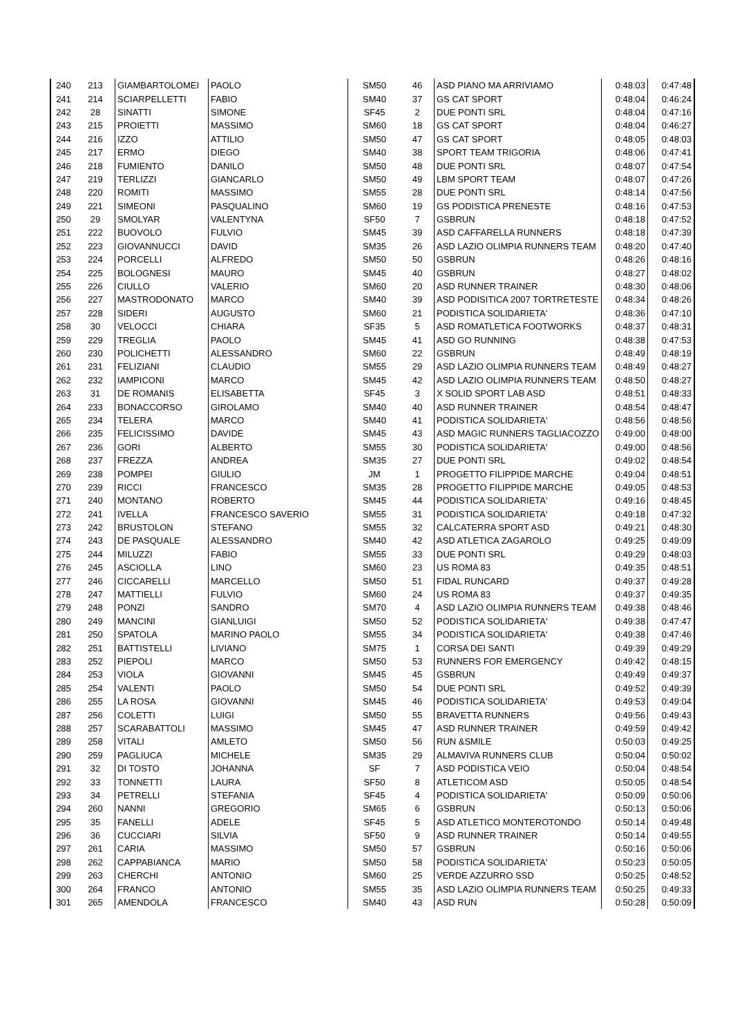| 240 | 213 | GIAMBARTOLOMEI | PAOLO | SM50 | 46 | ASD PIANO MA ARRIVIAMO | 0:48:03 | 0:47:48 |
| 241 | 214 | SCIARPELLETTI | FABIO | SM40 | 37 | GS CAT SPORT | 0:48:04 | 0:46:24 |
| 242 | 28 | SINATTI | SIMONE | SF45 | 2 | DUE PONTI SRL | 0:48:04 | 0:47:16 |
| 243 | 215 | PROIETTI | MASSIMO | SM60 | 18 | GS CAT SPORT | 0:48:04 | 0:46:27 |
| 244 | 216 | IZZO | ATTILIO | SM50 | 47 | GS CAT SPORT | 0:48:05 | 0:48:03 |
| 245 | 217 | ERMO | DIEGO | SM40 | 38 | SPORT TEAM TRIGORIA | 0:48:06 | 0:47:41 |
| 246 | 218 | FUMIENTO | DANILO | SM50 | 48 | DUE PONTI SRL | 0:48:07 | 0:47:54 |
| 247 | 219 | TERLIZZI | GIANCARLO | SM50 | 49 | LBM SPORT TEAM | 0:48:07 | 0:47:26 |
| 248 | 220 | ROMITI | MASSIMO | SM55 | 28 | DUE PONTI SRL | 0:48:14 | 0:47:56 |
| 249 | 221 | SIMEONI | PASQUALINO | SM60 | 19 | GS PODISTICA PRENESTE | 0:48:16 | 0:47:53 |
| 250 | 29 | SMOLYAR | VALENTYNA | SF50 | 7 | GSBRUN | 0:48:18 | 0:47:52 |
| 251 | 222 | BUOVOLO | FULVIO | SM45 | 39 | ASD CAFFARELLA RUNNERS | 0:48:18 | 0:47:39 |
| 252 | 223 | GIOVANNUCCI | DAVID | SM35 | 26 | ASD LAZIO OLIMPIA RUNNERS TEAM | 0:48:20 | 0:47:40 |
| 253 | 224 | PORCELLI | ALFREDO | SM50 | 50 | GSBRUN | 0:48:26 | 0:48:16 |
| 254 | 225 | BOLOGNESI | MAURO | SM45 | 40 | GSBRUN | 0:48:27 | 0:48:02 |
| 255 | 226 | CIULLO | VALERIO | SM60 | 20 | ASD RUNNER TRAINER | 0:48:30 | 0:48:06 |
| 256 | 227 | MASTRODONATO | MARCO | SM40 | 39 | ASD PODISITICA 2007 TORTRETESTE | 0:48:34 | 0:48:26 |
| 257 | 228 | SIDERI | AUGUSTO | SM60 | 21 | PODISTICA SOLIDARIETA' | 0:48:36 | 0:47:10 |
| 258 | 30 | VELOCCI | CHIARA | SF35 | 5 | ASD ROMATLETICA FOOTWORKS | 0:48:37 | 0:48:31 |
| 259 | 229 | TREGLIA | PAOLO | SM45 | 41 | ASD GO RUNNING | 0:48:38 | 0:47:53 |
| 260 | 230 | POLICHETTI | ALESSANDRO | SM60 | 22 | GSBRUN | 0:48:49 | 0:48:19 |
| 261 | 231 | FELIZIANI | CLAUDIO | SM55 | 29 | ASD LAZIO OLIMPIA RUNNERS TEAM | 0:48:49 | 0:48:27 |
| 262 | 232 | IAMPICONI | MARCO | SM45 | 42 | ASD LAZIO OLIMPIA RUNNERS TEAM | 0:48:50 | 0:48:27 |
| 263 | 31 | DE ROMANIS | ELISABETTA | SF45 | 3 | X SOLID SPORT LAB ASD | 0:48:51 | 0:48:33 |
| 264 | 233 | BONACCORSO | GIROLAMO | SM40 | 40 | ASD RUNNER TRAINER | 0:48:54 | 0:48:47 |
| 265 | 234 | TELERA | MARCO | SM40 | 41 | PODISTICA SOLIDARIETA' | 0:48:56 | 0:48:56 |
| 266 | 235 | FELICISSIMO | DAVIDE | SM45 | 43 | ASD MAGIC RUNNERS TAGLIACOZZO | 0:49:00 | 0:48:00 |
| 267 | 236 | GORI | ALBERTO | SM55 | 30 | PODISTICA SOLIDARIETA' | 0:49:00 | 0:48:56 |
| 268 | 237 | FREZZA | ANDREA | SM35 | 27 | DUE PONTI SRL | 0:49:02 | 0:48:54 |
| 269 | 238 | POMPEI | GIULIO | JM | 1 | PROGETTO FILIPPIDE MARCHE | 0:49:04 | 0:48:51 |
| 270 | 239 | RICCI | FRANCESCO | SM35 | 28 | PROGETTO FILIPPIDE MARCHE | 0:49:05 | 0:48:53 |
| 271 | 240 | MONTANO | ROBERTO | SM45 | 44 | PODISTICA SOLIDARIETA' | 0:49:16 | 0:48:45 |
| 272 | 241 | IVELLA | FRANCESCO SAVERIO | SM55 | 31 | PODISTICA SOLIDARIETA' | 0:49:18 | 0:47:32 |
| 273 | 242 | BRUSTOLON | STEFANO | SM55 | 32 | CALCATERRA SPORT ASD | 0:49:21 | 0:48:30 |
| 274 | 243 | DE PASQUALE | ALESSANDRO | SM40 | 42 | ASD ATLETICA ZAGAROLO | 0:49:25 | 0:49:09 |
| 275 | 244 | MILUZZI | FABIO | SM55 | 33 | DUE PONTI SRL | 0:49:29 | 0:48:03 |
| 276 | 245 | ASCIOLLA | LINO | SM60 | 23 | US ROMA 83 | 0:49:35 | 0:48:51 |
| 277 | 246 | CICCARELLI | MARCELLO | SM50 | 51 | FIDAL RUNCARD | 0:49:37 | 0:49:28 |
| 278 | 247 | MATTIELLI | FULVIO | SM60 | 24 | US ROMA 83 | 0:49:37 | 0:49:35 |
| 279 | 248 | PONZI | SANDRO | SM70 | 4 | ASD LAZIO OLIMPIA RUNNERS TEAM | 0:49:38 | 0:48:46 |
| 280 | 249 | MANCINI | GIANLUIGI | SM50 | 52 | PODISTICA SOLIDARIETA' | 0:49:38 | 0:47:47 |
| 281 | 250 | SPATOLA | MARINO PAOLO | SM55 | 34 | PODISTICA SOLIDARIETA' | 0:49:38 | 0:47:46 |
| 282 | 251 | BATTISTELLI | LIVIANO | SM75 | 1 | CORSA DEI SANTI | 0:49:39 | 0:49:29 |
| 283 | 252 | PIEPOLI | MARCO | SM50 | 53 | RUNNERS FOR EMERGENCY | 0:49:42 | 0:48:15 |
| 284 | 253 | VIOLA | GIOVANNI | SM45 | 45 | GSBRUN | 0:49:49 | 0:49:37 |
| 285 | 254 | VALENTI | PAOLO | SM50 | 54 | DUE PONTI SRL | 0:49:52 | 0:49:39 |
| 286 | 255 | LA ROSA | GIOVANNI | SM45 | 46 | PODISTICA SOLIDARIETA' | 0:49:53 | 0:49:04 |
| 287 | 256 | COLETTI | LUIGI | SM50 | 55 | BRAVETTA RUNNERS | 0:49:56 | 0:49:43 |
| 288 | 257 | SCARABATTOLI | MASSIMO | SM45 | 47 | ASD RUNNER TRAINER | 0:49:59 | 0:49:42 |
| 289 | 258 | VITALI | AMLETO | SM50 | 56 | RUN &SMILE | 0:50:03 | 0:49:25 |
| 290 | 259 | PAGLIUCA | MICHELE | SM35 | 29 | ALMAVIVA RUNNERS CLUB | 0:50:04 | 0:50:02 |
| 291 | 32 | DI TOSTO | JOHANNA | SF | 7 | ASD PODISTICA VEIO | 0:50:04 | 0:48:54 |
| 292 | 33 | TONNETTI | LAURA | SF50 | 8 | ATLETICOM ASD | 0:50:05 | 0:48:54 |
| 293 | 34 | PETRELLI | STEFANIA | SF45 | 4 | PODISTICA SOLIDARIETA' | 0:50:09 | 0:50:06 |
| 294 | 260 | NANNI | GREGORIO | SM65 | 6 | GSBRUN | 0:50:13 | 0:50:06 |
| 295 | 35 | FANELLI | ADELE | SF45 | 5 | ASD ATLETICO MONTEROTONDO | 0:50:14 | 0:49:48 |
| 296 | 36 | CUCCIARI | SILVIA | SF50 | 9 | ASD RUNNER TRAINER | 0:50:14 | 0:49:55 |
| 297 | 261 | CARIA | MASSIMO | SM50 | 57 | GSBRUN | 0:50:16 | 0:50:06 |
| 298 | 262 | CAPPABIANCA | MARIO | SM50 | 58 | PODISTICA SOLIDARIETA' | 0:50:23 | 0:50:05 |
| 299 | 263 | CHERCHI | ANTONIO | SM60 | 25 | VERDE AZZURRO SSD | 0:50:25 | 0:48:52 |
| 300 | 264 | FRANCO | ANTONIO | SM55 | 35 | ASD LAZIO OLIMPIA RUNNERS TEAM | 0:50:25 | 0:49:33 |
| 301 | 265 | AMENDOLA | FRANCESCO | SM40 | 43 | ASD RUN | 0:50:28 | 0:50:09 |